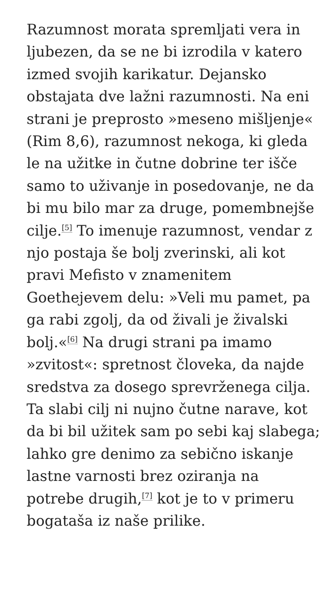Razumnost morata spremljati vera in ljubezen, da se ne bi izrodila v katero izmed svojih karikatur. Dejansko obstajata dve lažni razumnosti. Na eni strani je preprosto »meseno mišljenje« (Rim 8,6), razumnost nekoga, ki gleda le na užitke in čutne dobrine ter išče samo to uživanje in posedovanje, ne da bi mu bilo mar za druge, pomembnejše cilje.<sup>[5]</sup> To imenuje razumnost, vendar z njo postaja še bolj zverinski, ali kot pravi Mefisto v znamenitem Goethejevem delu: »Veli mu pamet, pa ga rabi zgolj, da od živali je živalski bolj.«<sup>[6]</sup> Na drugi strani pa imamo »zvitost«: spretnost človeka, da najde sredstva za dosego sprevrženega cilja. Ta slabi cilj ni nujno čutne narave, kot da bi bil užitek sam po sebi kaj slabega; lahko gre denimo za sebično iskanje lastne varnosti brez oziranja na potrebe drugih,<sup>[7]</sup> kot je to v primeru bogataša iz naše prilike.